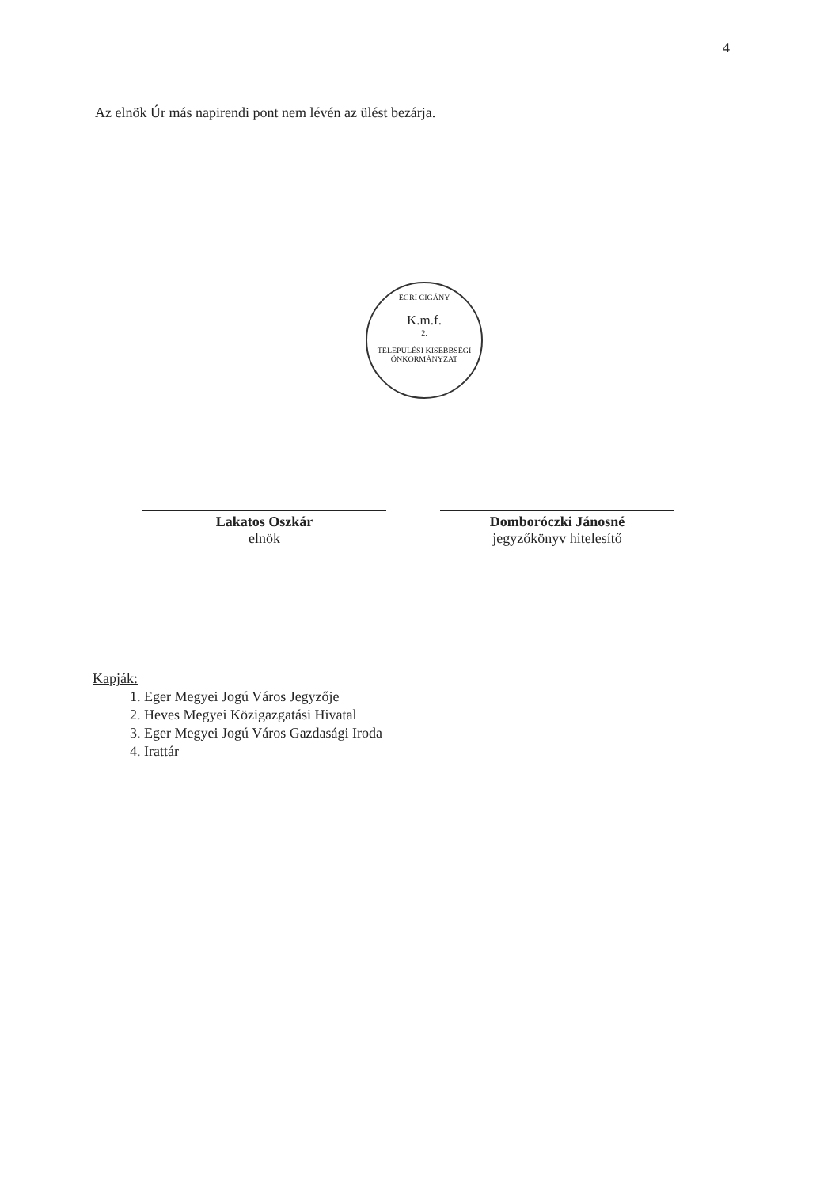4
Az elnök Úr más napirendi pont nem lévén az ülést bezárja.
EGRI CIGÁNY
K.m.f.
2.
TELEPÜLÉSI KISEBBSÉGI ÖNKORMÁNYZAT
Lakatos Oszkár
elnök
Domboróczki Jánosné
jegyzőkönyv hitelesítő
Kapják:
1. Eger Megyei Jogú Város Jegyzője
2. Heves Megyei Közigazgatási Hivatal
3. Eger Megyei Jogú Város Gazdasági Iroda
4. Irattár